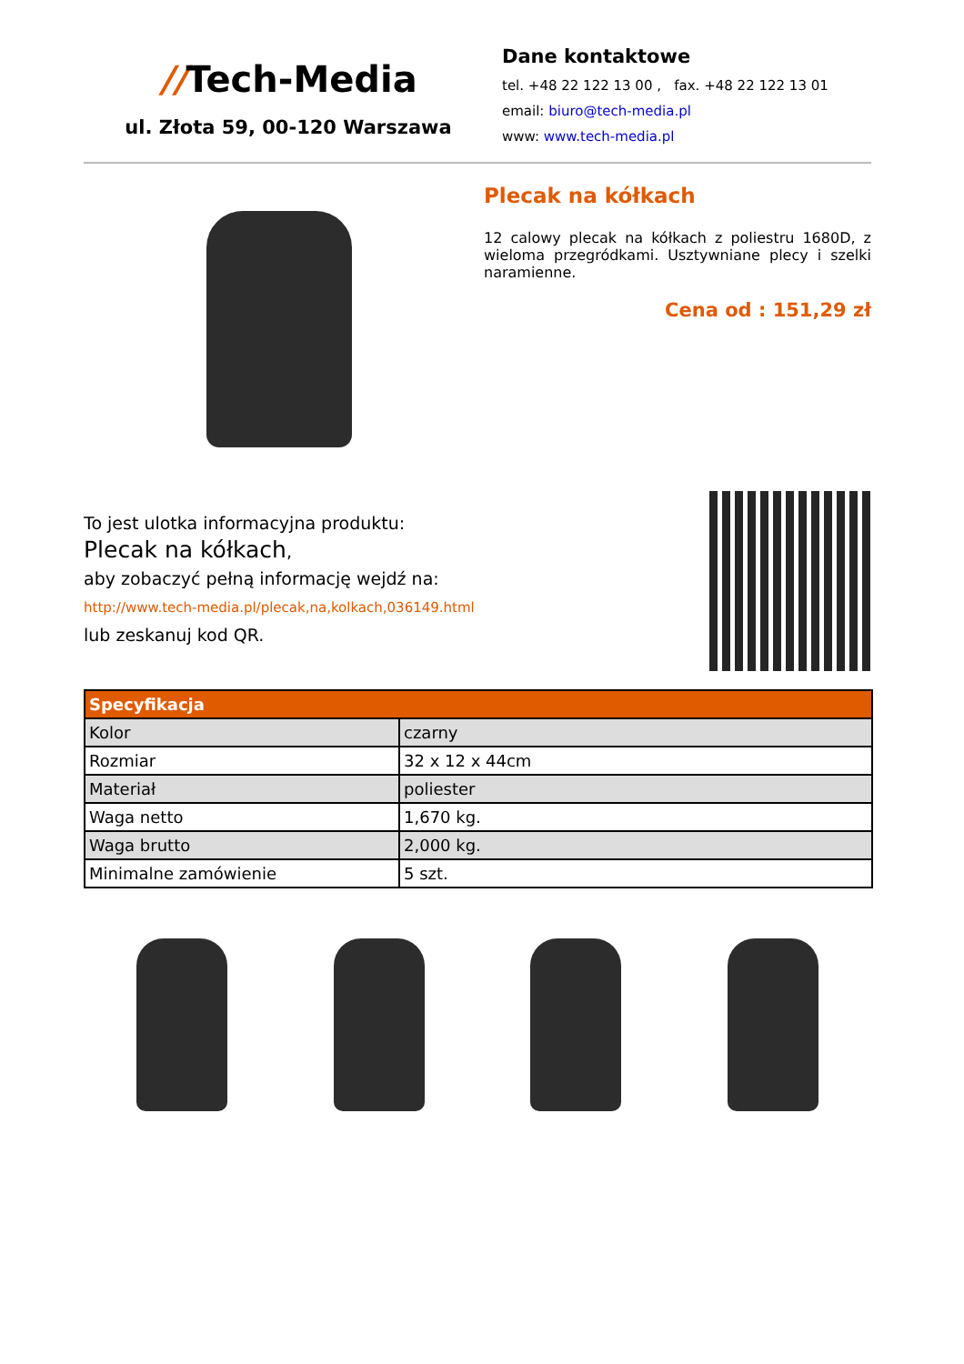//Tech-Media
ul. Złota 59, 00-120 Warszawa
Dane kontaktowe
tel. +48 22 122 13 00 , fax. +48 22 122 13 01
email: biuro@tech-media.pl
www: www.tech-media.pl
Plecak na kółkach
12 calowy plecak na kółkach z poliestru 1680D, z wieloma przegródkami. Usztywniane plecy i szelki naramienne.
Cena od : 151,29 zł
To jest ulotka informacyjna produktu:
Plecak na kółkach,
aby zobaczyć pełną informację wejdź na:
http://www.tech-media.pl/plecak,na,kolkach,036149.html
lub zeskanuj kod QR.
| Specyfikacja | |
| --- | --- |
| Kolor | czarny |
| Rozmiar | 32 x 12 x 44cm |
| Materiał | poliester |
| Waga netto | 1,670 kg. |
| Waga brutto | 2,000 kg. |
| Minimalne zamówienie | 5 szt. |